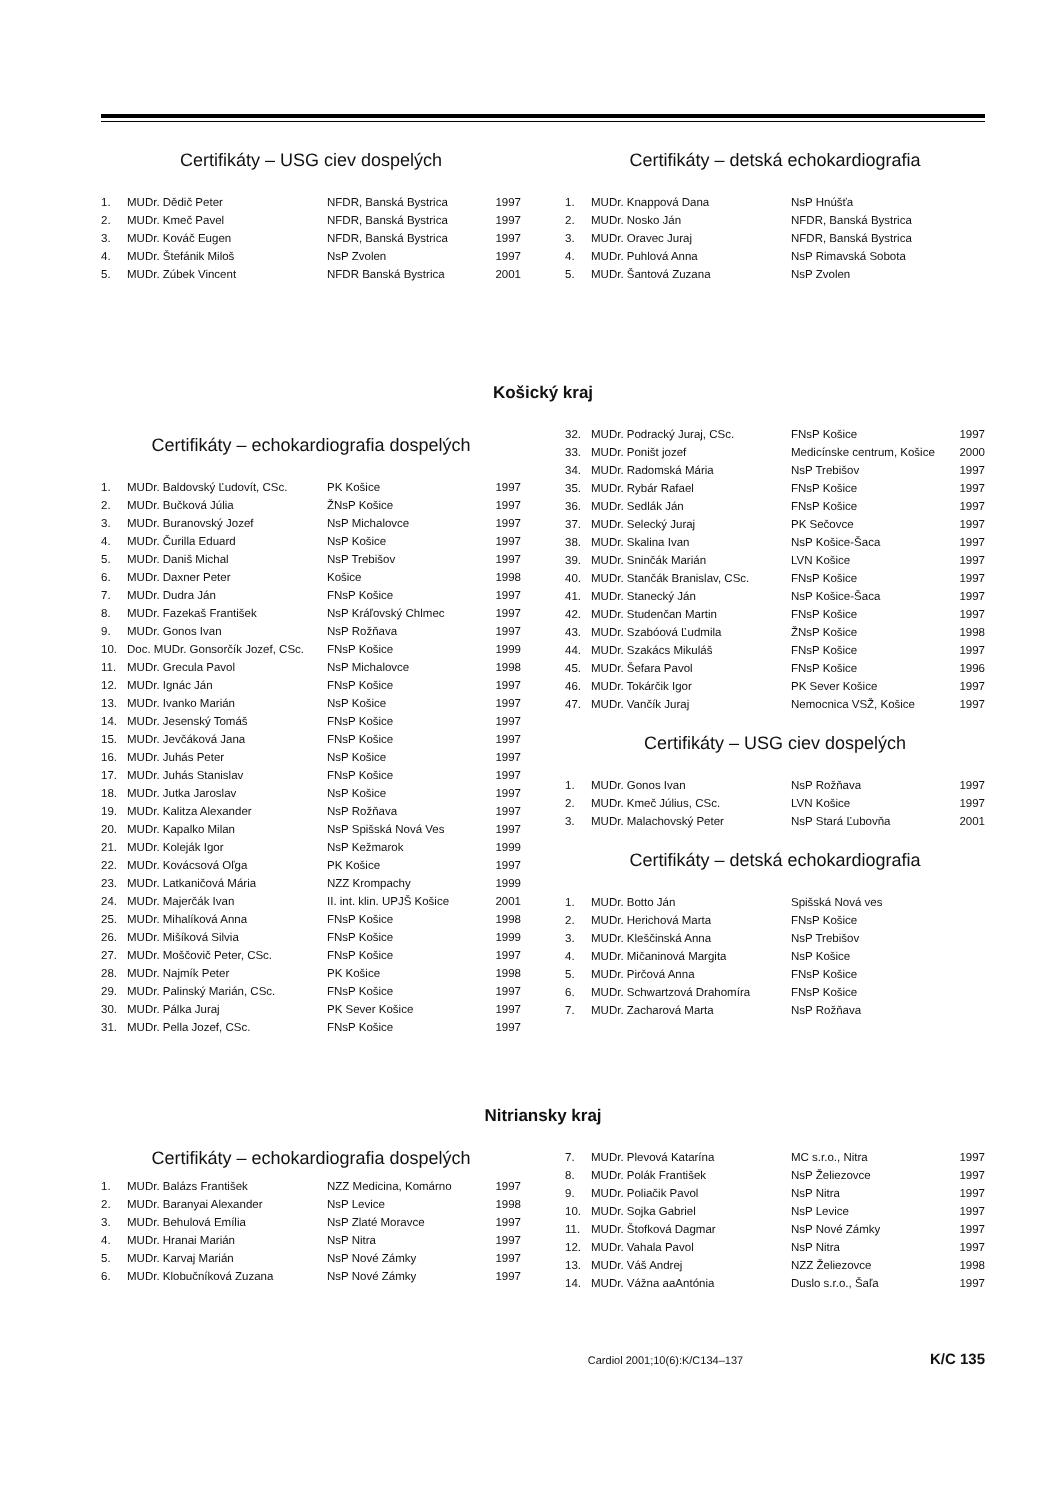Certifikáty – USG ciev dospelých
| 1. | MUDr. Dědič Peter | NFDR, Banská Bystrica | 1997 |
| 2. | MUDr. Kmeč Pavel | NFDR, Banská Bystrica | 1997 |
| 3. | MUDr. Kováč Eugen | NFDR, Banská Bystrica | 1997 |
| 4. | MUDr. Štefánik Miloš | NsP Zvolen | 1997 |
| 5. | MUDr. Zúbek Vincent | NFDR Banská Bystrica | 2001 |
Certifikáty – detská echokardiografia
| 1. | MUDr. Knappová Dana | NsP Hnúšťa |
| 2. | MUDr. Nosko Ján | NFDR, Banská Bystrica |
| 3. | MUDr. Oravec Juraj | NFDR, Banská Bystrica |
| 4. | MUDr. Puhlová Anna | NsP Rimavská Sobota |
| 5. | MUDr. Šantová Zuzana | NsP Zvolen |
Košický kraj
Certifikáty – echokardiografia dospelých
| 1. | MUDr. Baldovský Ľudovít, CSc. | PK Košice | 1997 |
| 2. | MUDr. Bučková Júlia | ŽNsP Košice | 1997 |
| 3. | MUDr. Buranovský Jozef | NsP Michalovce | 1997 |
| 4. | MUDr. Čurilla Eduard | NsP Košice | 1997 |
| 5. | MUDr. Daniš Michal | NsP Trebišov | 1997 |
| 6. | MUDr. Daxner Peter | Košice | 1998 |
| 7. | MUDr. Dudra Ján | FNsP Košice | 1997 |
| 8. | MUDr. Fazekaš František | NsP Kráľovský Chlmec | 1997 |
| 9. | MUDr. Gonos Ivan | NsP Rožňava | 1997 |
| 10. | Doc. MUDr. Gonsorčík Jozef, CSc. | FNsP Košice | 1999 |
| 11. | MUDr. Grecula Pavol | NsP Michalovce | 1998 |
| 12. | MUDr. Ignác Ján | FNsP Košice | 1997 |
| 13. | MUDr. Ivanko Marián | NsP Košice | 1997 |
| 14. | MUDr. Jesenský Tomáš | FNsP Košice | 1997 |
| 15. | MUDr. Jevčáková Jana | FNsP Košice | 1997 |
| 16. | MUDr. Juhás Peter | NsP Košice | 1997 |
| 17. | MUDr. Juhás Stanislav | FNsP Košice | 1997 |
| 18. | MUDr. Jutka Jaroslav | NsP Košice | 1997 |
| 19. | MUDr. Kalitza Alexander | NsP Rožňava | 1997 |
| 20. | MUDr. Kapalko Milan | NsP Spišská Nová Ves | 1997 |
| 21. | MUDr. Koleják Igor | NsP Kežmarok | 1999 |
| 22. | MUDr. Kovácsová Oľga | PK Košice | 1997 |
| 23. | MUDr. Latkaničová Mária | NZZ Krompachy | 1999 |
| 24. | MUDr. Majerčák Ivan | II. int. klin. UPJŠ Košice | 2001 |
| 25. | MUDr. Mihalíková Anna | FNsP Košice | 1998 |
| 26. | MUDr. Mišíková Silvia | FNsP Košice | 1999 |
| 27. | MUDr. Moščovič Peter, CSc. | FNsP Košice | 1997 |
| 28. | MUDr. Najmík Peter | PK Košice | 1998 |
| 29. | MUDr. Palinský Marián, CSc. | FNsP Košice | 1997 |
| 30. | MUDr. Pálka Juraj | PK Sever Košice | 1997 |
| 31. | MUDr. Pella Jozef, CSc. | FNsP Košice | 1997 |
| 32. | MUDr. Podracký Juraj, CSc. | FNsP Košice | 1997 |
| 33. | MUDr. Poništ jozef | Medicínske centrum, Košice | 2000 |
| 34. | MUDr. Radomská Mária | NsP Trebišov | 1997 |
| 35. | MUDr. Rybár Rafael | FNsP Košice | 1997 |
| 36. | MUDr. Sedlák Ján | FNsP Košice | 1997 |
| 37. | MUDr. Selecký Juraj | PK Sečovce | 1997 |
| 38. | MUDr. Skalina Ivan | NsP Košice-Šaca | 1997 |
| 39. | MUDr. Sninčák Marián | LVN Košice | 1997 |
| 40. | MUDr. Stančák Branislav, CSc. | FNsP Košice | 1997 |
| 41. | MUDr. Stanecký Ján | NsP Košice-Šaca | 1997 |
| 42. | MUDr. Studenčan Martin | FNsP Košice | 1997 |
| 43. | MUDr. Szabóová Ľudmila | ŽNsP Košice | 1998 |
| 44. | MUDr. Szakács Mikuláš | FNsP Košice | 1997 |
| 45. | MUDr. Šefara Pavol | FNsP Košice | 1996 |
| 46. | MUDr. Tokárčik Igor | PK Sever Košice | 1997 |
| 47. | MUDr. Vančík Juraj | Nemocnica VSŽ, Košice | 1997 |
Certifikáty – USG ciev dospelých
| 1. | MUDr. Gonos Ivan | NsP Rožňava | 1997 |
| 2. | MUDr. Kmeč Július, CSc. | LVN Košice | 1997 |
| 3. | MUDr. Malachovský Peter | NsP Stará Ľubovňa | 2001 |
Certifikáty – detská echokardiografia
| 1. | MUDr. Botto Ján | Spišská Nová ves |
| 2. | MUDr. Herichová Marta | FNsP Košice |
| 3. | MUDr. Kleščinská Anna | NsP Trebišov |
| 4. | MUDr. Mičaninová Margita | NsP Košice |
| 5. | MUDr. Pirčová Anna | FNsP Košice |
| 6. | MUDr. Schwartzová Drahomíra | FNsP Košice |
| 7. | MUDr. Zacharová Marta | NsP Rožňava |
Nitriansky kraj
Certifikáty – echokardiografia dospelých
| 1. | MUDr. Balázs František | NZZ Medicina, Komárno | 1997 |
| 2. | MUDr. Baranyai Alexander | NsP Levice | 1998 |
| 3. | MUDr. Behulová Emília | NsP Zlaté Moravce | 1997 |
| 4. | MUDr. Hranai Marián | NsP Nitra | 1997 |
| 5. | MUDr. Karvaj Marián | NsP Nové Zámky | 1997 |
| 6. | MUDr. Klobučníková Zuzana | NsP Nové Zámky | 1997 |
| 7. | MUDr. Plevová Katarína | MC s.r.o., Nitra | 1997 |
| 8. | MUDr. Polák František | NsP Želiezovce | 1997 |
| 9. | MUDr. Poliačik Pavol | NsP Nitra | 1997 |
| 10. | MUDr. Sojka Gabriel | NsP Levice | 1997 |
| 11. | MUDr. Štofková Dagmar | NsP Nové Zámky | 1997 |
| 12. | MUDr. Vahala Pavol | NsP Nitra | 1997 |
| 13. | MUDr. Váš Andrej | NZZ Želiezovce | 1998 |
| 14. | MUDr. Vážna aaAntónia | Duslo s.r.o., Šaľa | 1997 |
Cardiol 2001;10(6):K/C134–137 K/C 135